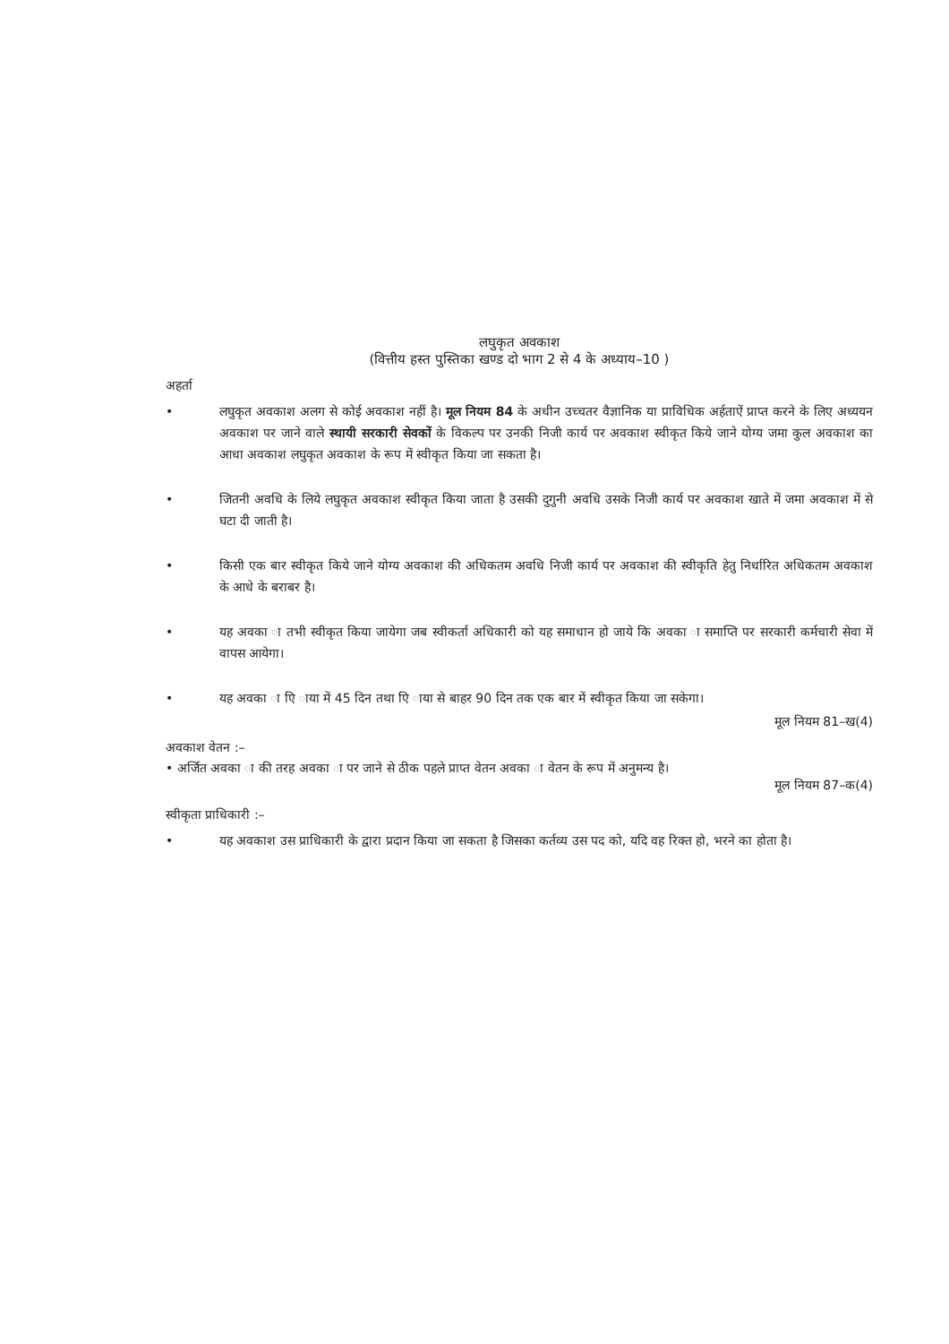लघुकृत अवकाश
(वित्तीय हस्त पुस्तिका खण्ड दो भाग 2 से 4 के अध्याय–10 )
अहर्ता
• लघुकृत अवकाश अलग से कोई अवकाश नहीं है। मूल नियम 84 के अधीन उच्चतर वैज्ञानिक या प्राविधिक अर्हताऐं प्राप्त करने के लिए अध्ययन अवकाश पर जाने वाले स्थायी सरकारी सेवकों के विकल्प पर उनकी निजी कार्य पर अवकाश स्वीकृत किये जाने योग्य जमा कुल अवकाश का आधा अवकाश लघुकृत अवकाश के रूप में स्वीकृत किया जा सकता है।
• जितनी अवधि के लिये लघुकृत अवकाश स्वीकृत किया जाता है उसकी दुगुनी अवधि उसके निजी कार्य पर अवकाश खाते में जमा अवकाश में से घटा दी जाती है।
• किसी एक बार स्वीकृत किये जाने योग्य अवकाश की अधिकतम अवधि निजी कार्य पर अवकाश की स्वीकृति हेतु निर्धारित अधिकतम अवकाश के आधे के बराबर है।
• यह अवका ा तभी स्वीकृत किया जायेगा जब स्वीकर्ता अधिकारी को यह समाधान हो जाये कि अवका ा समाप्ति पर सरकारी कर्मचारी सेवा में वापस आयेगा।
• यह अवका ा एि ाया में 45 दिन तथा एि ाया से बाहर 90 दिन तक एक बार में स्वीकृत किया जा सकेगा।
मूल नियम 81–ख(4)
अवकाश वेतन :–
• अर्जित अवका ा की तरह अवका ा पर जाने से ठीक पहले प्राप्त वेतन अवका ा वेतन के रूप में अनुमन्य है।
मूल नियम 87–क(4)
स्वीकृता प्राधिकारी :–
• यह अवकाश उस प्राधिकारी के द्वारा प्रदान किया जा सकता है जिसका कर्तव्य उस पद को, यदि वह रिक्त हो, भरने का होता है।